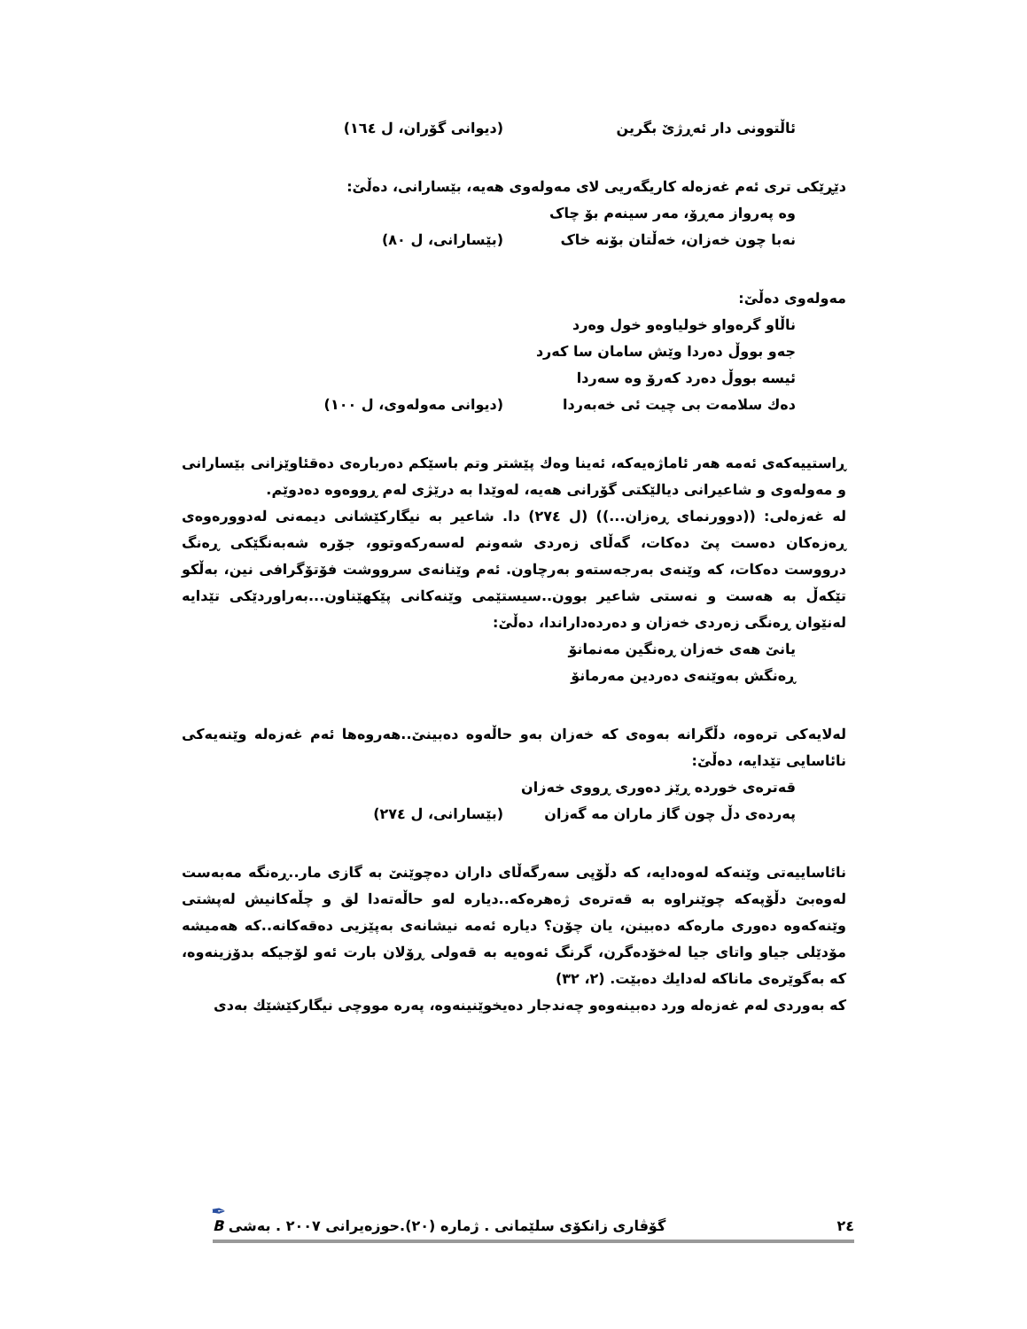ئاڵتوونی دار ئەڕژێ بگرین (دیوانی گۆران، ل ١٦٤)
دێڕێکی تری ئەم غەزەلە کاریگەریی لای مەولەوی هەیە، بێسارانی، دەڵێ:
وە پەرواز مەڕۆ، مەر سینەم بۆ چاک
نەبا چون خەزان، خەڵتان بۆنە خاک (بێسارانی، ل ٨٠)
مەولەوی دەڵێ:
ناڵاو گرەواو خولیاوەو خول وەرد
جەو بووڵ دەردا وێش سامان سا کەرد
ئیسە بووڵ دەرد کەرۆ وە سەردا
دەك سلامەت بی چیت ئی خەبەردا (دیوانی مەولەوی، ل ١٠٠)
ڕاستییەکەی ئەمە هەر ئاماژەیەکە، ئەینا وەك پێشتر وتم باسێکم دەربارەی دەقئاوێزانی بێسارانی و مەولەوی و شاعیرانی دیالێکتی گۆرانی هەیە، لەوێدا بە درێژی لەم ڕووەوە دەدوێم.
لە غەزەلی: ((دوورنمای ڕەزان...)) (ل ٢٧٤) دا. شاعیر بە نیگارکێشانی دیمەنی لەدوورەوەی ڕەزەکان دەست پێ دەکات، گەڵای زەردی شەونم لەسەرکەوتوو، جۆرە شەبەنگێکی ڕەنگ درووست دەکات، کە وێنەی بەرجەستەو بەرچاون. ئەم وێنانەی سرووشت فۆتۆگرافی نین، بەڵکو تێکەڵ بە هەست و نەستی شاعیر بوون..سیستێمی وێنەکانی پێکهێناون...بەراوردێکی تێدایە لەنێوان ڕەنگی زەردی خەزان و دەردەداراندا، دەڵێ:
یانێ هەی خەزان ڕەنگین مەنمانۆ
ڕەنگش بەوێنەی دەردین مەرمانۆ
لەلایەکی ترەوە، دڵگرانە بەوەی کە خەزان بەو حاڵەوە دەبینێ..هەروەها ئەم غەزەلە وێنەیەکی نائاسایی تێدایە، دەڵێ:
قەترەی خوردە ڕێز دەوری ڕووی خەزان
پەردەی دڵ چون گاز ماران مە گەزان (بێسارانی، ل ٢٧٤)
نائاساییەتی وێنەکە لەوەدایە، کە دڵۆپی سەرگەڵای داران دەچوێنێ بە گازی مار..ڕەنگە مەبەست لەوەبێ دڵۆپەکە چوێنراوە بە قەترەی ژەهرەکە..دیارە لەو حاڵەتەدا لق و چڵەکانیش لەپشتی وێنەکەوە دەوری مارەکە دەبینن، یان چۆن؟ دیارە ئەمە نیشانەی بەپێزیی دەقەکانە..کە هەمیشە مۆدێلی جیاو واتای جیا لەخۆدەگرن، گرنگ ئەوەیە بە قەولی ڕۆلان بارت ئەو لۆجیکە بدۆزینەوە، کە بەگوێرەی ماناکە لەدایك دەبێت. (٢، ٣٢)
کە بەوردی لەم غەزەلە ورد دەبینەوەو چەندجار دەیخوێنینەوە، پەرە مووچی نیگارکێشێك بەدی
٢٤ گۆڤاری زانکۆی سلێمانی . ژمارە (٢٠).حوزەیرانی ٢٠٠٧ . بەشی B
✒